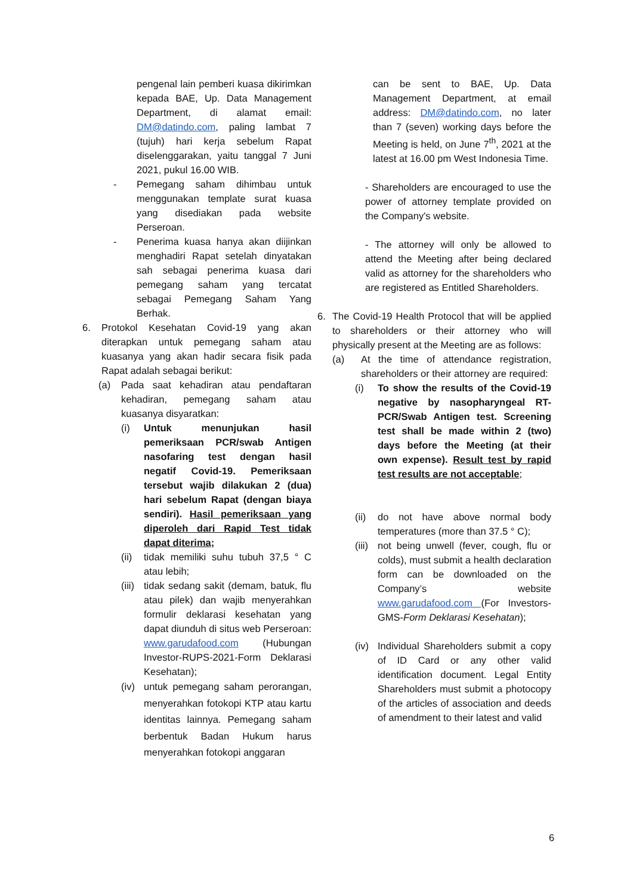pengenal lain pemberi kuasa dikirimkan kepada BAE, Up. Data Management Department, di alamat email: DM@datindo.com, paling lambat 7 (tujuh) hari kerja sebelum Rapat diselenggarakan, yaitu tanggal 7 Juni 2021, pukul 16.00 WIB.
- Pemegang saham dihimbau untuk menggunakan template surat kuasa yang disediakan pada website Perseroan.
- Penerima kuasa hanya akan diijinkan menghadiri Rapat setelah dinyatakan sah sebagai penerima kuasa dari pemegang saham yang tercatat sebagai Pemegang Saham Yang Berhak.
6. Protokol Kesehatan Covid-19 yang akan diterapkan untuk pemegang saham atau kuasanya yang akan hadir secara fisik pada Rapat adalah sebagai berikut:
(a) Pada saat kehadiran atau pendaftaran kehadiran, pemegang saham atau kuasanya disyaratkan:
(i) Untuk menunjukan hasil pemeriksaan PCR/swab Antigen nasofaring test dengan hasil negatif Covid-19. Pemeriksaan tersebut wajib dilakukan 2 (dua) hari sebelum Rapat (dengan biaya sendiri). Hasil pemeriksaan yang diperoleh dari Rapid Test tidak dapat diterima;
(ii) tidak memiliki suhu tubuh 37,5 ° C atau lebih;
(iii) tidak sedang sakit (demam, batuk, flu atau pilek) dan wajib menyerahkan formulir deklarasi kesehatan yang dapat diunduh di situs web Perseroan: www.garudafood.com (Hubungan Investor-RUPS-2021-Form Deklarasi Kesehatan);
(iv) untuk pemegang saham perorangan, menyerahkan fotokopi KTP atau kartu identitas lainnya. Pemegang saham berbentuk Badan Hukum harus menyerahkan fotokopi anggaran
can be sent to BAE, Up. Data Management Department, at email address: DM@datindo.com, no later than 7 (seven) working days before the Meeting is held, on June 7<sup>th</sup>, 2021 at the latest at 16.00 pm West Indonesia Time.
- Shareholders are encouraged to use the power of attorney template provided on the Company's website.
- The attorney will only be allowed to attend the Meeting after being declared valid as attorney for the shareholders who are registered as Entitled Shareholders.
6. The Covid-19 Health Protocol that will be applied to shareholders or their attorney who will physically present at the Meeting are as follows:
(a) At the time of attendance registration, shareholders or their attorney are required:
(i) To show the results of the Covid-19 negative by nasopharyngeal RT-PCR/Swab Antigen test. Screening test shall be made within 2 (two) days before the Meeting (at their own expense). Result test by rapid test results are not acceptable;
(ii) do not have above normal body temperatures (more than 37.5 ° C);
(iii) not being unwell (fever, cough, flu or colds), must submit a health declaration form can be downloaded on the Company’s website www.garudafood.com (For Investors-GMS-Form Deklarasi Kesehatan);
(iv) Individual Shareholders submit a copy of ID Card or any other valid identification document. Legal Entity Shareholders must submit a photocopy of the articles of association and deeds of amendment to their latest and valid
6